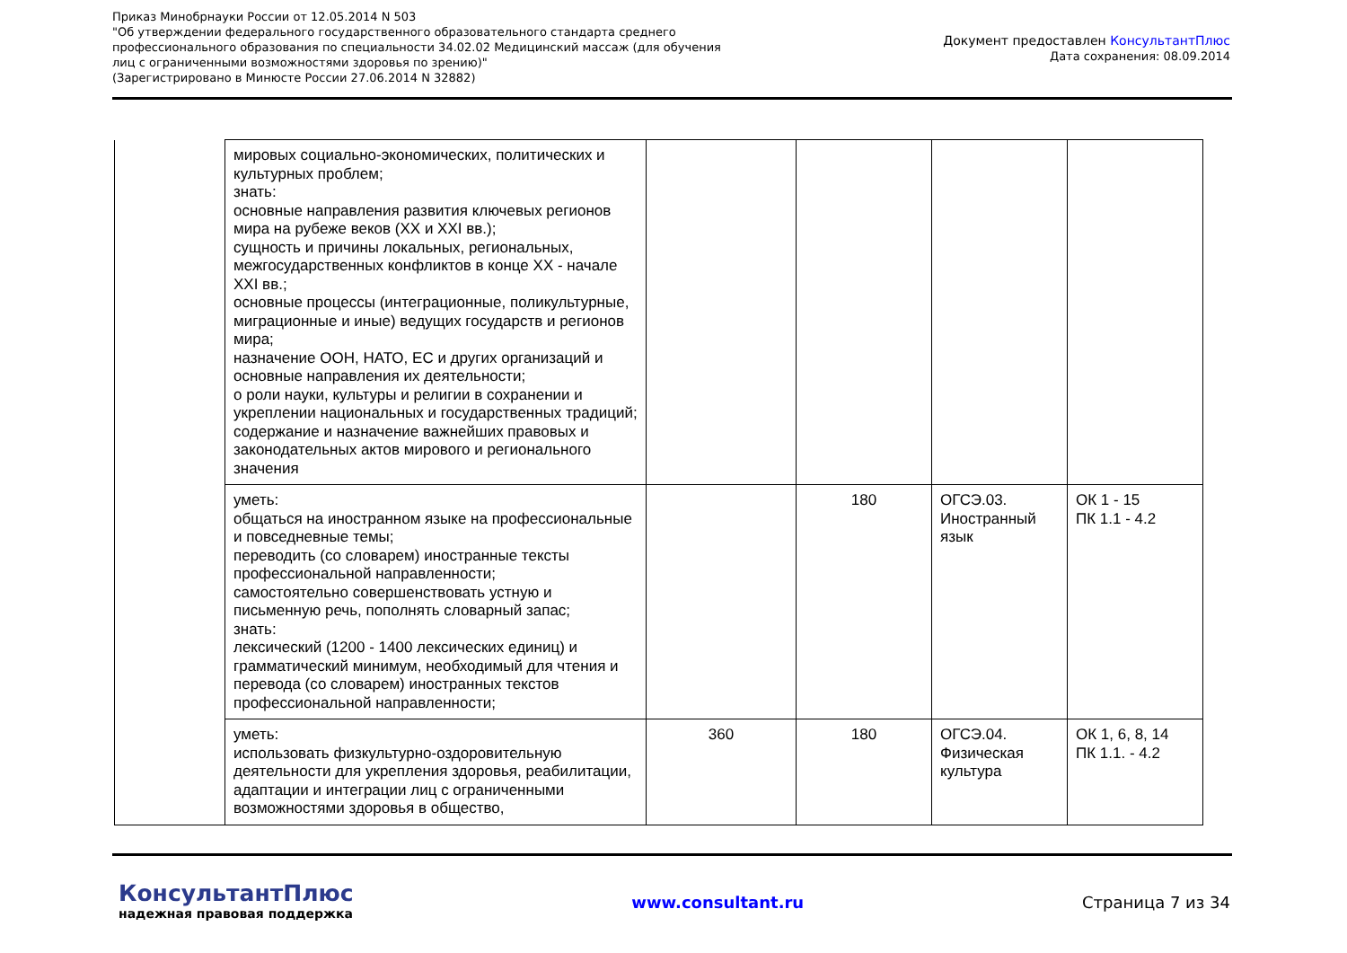Приказ Минобрнауки России от 12.05.2014 N 503
"Об утверждении федерального государственного образовательного стандарта среднего профессионального образования по специальности 34.02.02 Медицинский массаж (для обучения лиц с ограниченными возможностями здоровья по зрению)"
(Зарегистрировано в Минюсте России 27.06.2014 N 32882)
Документ предоставлен КонсультантПлюс
Дата сохранения: 08.09.2014
| | мировых социально-экономических, политических и культурных проблем; знать: основные направления развития ключевых регионов мира на рубеже веков (XX и XXI вв.); сущность и причины локальных, региональных, межгосударственных конфликтов в конце XX - начале XXI вв.; основные процессы (интеграционные, поликультурные, миграционные и иные) ведущих государств и регионов мира; назначение ООН, НАТО, ЕС и других организаций и основные направления их деятельности; о роли науки, культуры и религии в сохранении и укреплении национальных и государственных традиций; содержание и назначение важнейших правовых и законодательных актов мирового и регионального значения | | | | |
| | уметь: общаться на иностранном языке на профессиональные и повседневные темы; переводить (со словарем) иностранные тексты профессиональной направленности; самостоятельно совершенствовать устную и письменную речь, пополнять словарный запас; знать: лексический (1200 - 1400 лексических единиц) и грамматический минимум, необходимый для чтения и перевода (со словарем) иностранных текстов профессиональной направленности; | | 180 | ОГСЭ.03. Иностранный язык | ОК 1 - 15 ПК 1.1 - 4.2 |
| | уметь: использовать физкультурно-оздоровительную деятельности для укрепления здоровья, реабилитации, адаптации и интеграции лиц с ограниченными возможностями здоровья в общество, | 360 | 180 | ОГСЭ.04. Физическая культура | ОК 1, 6, 8, 14 ПК 1.1. - 4.2 |
КонсультантПлюс
надежная правовая поддержка
www.consultant.ru Страница 7 из 34